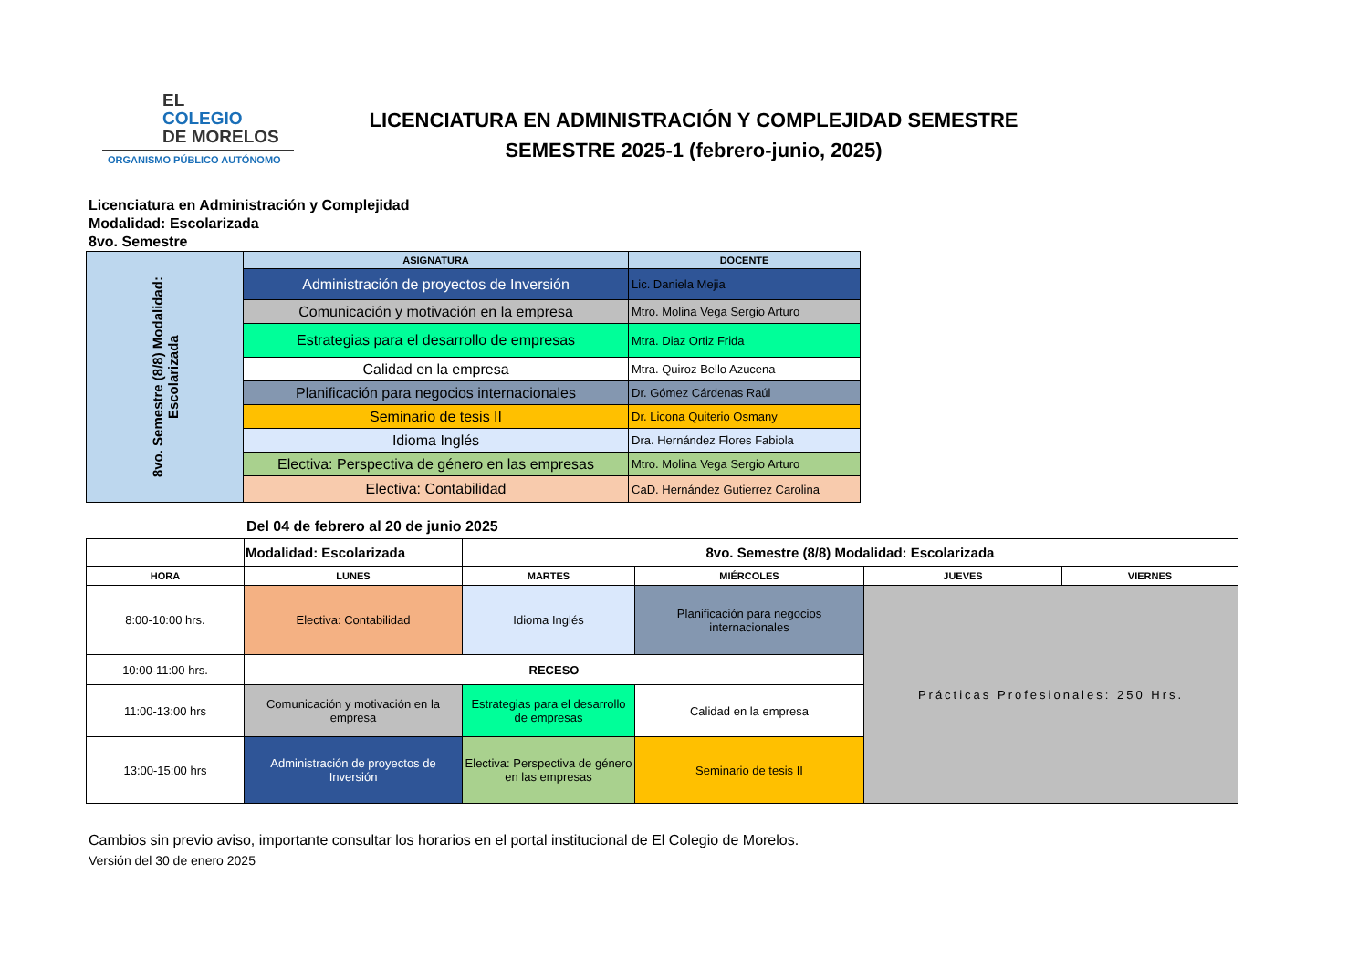EL
COLEGIO
DE MORELOS
ORGANISMO PÚBLICO AUTÓNOMO
LICENCIATURA EN ADMINISTRACIÓN Y COMPLEJIDAD SEMESTRE
SEMESTRE 2025-1 (febrero-junio, 2025)
Licenciatura en Administración y Complejidad
Modalidad: Escolarizada
8vo. Semestre
| 8vo. Semestre (8/8) Modalidad: Escolarizada | ASIGNATURA | DOCENTE |
| | Administración de proyectos de Inversión | Lic. Daniela Mejia |
| | Comunicación y motivación en la empresa | Mtro. Molina Vega Sergio Arturo |
| | Estrategias para el desarrollo de empresas | Mtra. Diaz Ortiz Frida |
| | Calidad en la empresa | Mtra. Quiroz Bello Azucena |
| | Planificación para negocios internacionales | Dr. Gómez Cárdenas Raúl |
| | Seminario de tesis II | Dr. Licona Quiterio Osmany |
| | Idioma Inglés | Dra. Hernández Flores Fabiola |
| | Electiva: Perspectiva de género en las empresas | Mtro. Molina Vega Sergio Arturo |
| | Electiva: Contabilidad | CaD. Hernández Gutierrez Carolina |
Del 04 de febrero al 20 de junio 2025
| | Modalidad: Escolarizada | 8vo. Semestre (8/8) Modalidad: Escolarizada | | | |
| HORA | LUNES | MARTES | MIÉRCOLES | JUEVES | VIERNES |
| 8:00-10:00 hrs. | Electiva: Contabilidad | Idioma Inglés | Planificación para negocios internacionales | Prácticas Profesionales: 250 Hrs. | |
| 10:00-11:00 hrs. | RECESO | | | | |
| 11:00-13:00 hrs | Comunicación y motivación en la empresa | Estrategias para el desarrollo de empresas | Calidad en la empresa | | |
| 13:00-15:00 hrs | Administración de proyectos de Inversión | Electiva: Perspectiva de género en las empresas | Seminario de tesis II | | |
Cambios sin previo aviso, importante consultar los horarios en el portal institucional de El Colegio de Morelos.
Versión del 30 de enero 2025